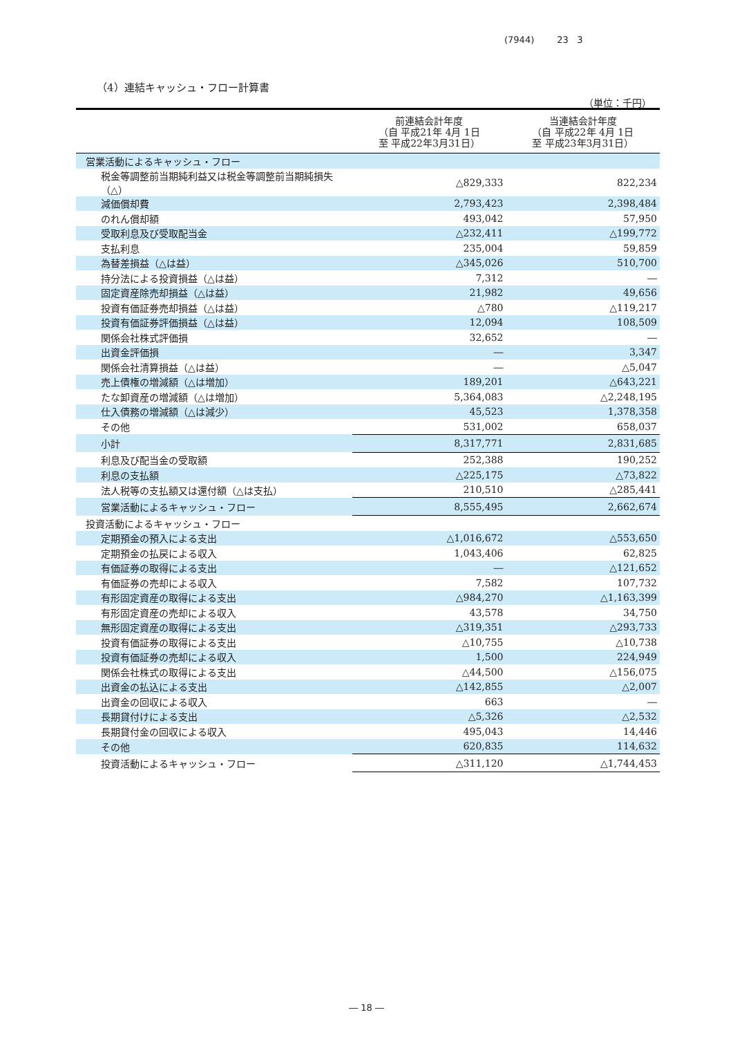(7944) 23 3
（4）連結キャッシュ・フロー計算書
（単位：千円）
| | 前連結会計年度 （自 平成21年 4月 1日 至 平成22年3月31日） | 当連結会計年度 （自 平成22年 4月 1日 至 平成23年3月31日） |
| --- | --- | --- |
| 営業活動によるキャッシュ・フロー | | |
| 税金等調整前当期純利益又は税金等調整前当期純損失（△） | △829,333 | 822,234 |
| 減価償却費 | 2,793,423 | 2,398,484 |
| のれん償却額 | 493,042 | 57,950 |
| 受取利息及び受取配当金 | △232,411 | △199,772 |
| 支払利息 | 235,004 | 59,859 |
| 為替差損益（△は益） | △345,026 | 510,700 |
| 持分法による投資損益（△は益） | 7,312 | ― |
| 固定資産除売却損益（△は益） | 21,982 | 49,656 |
| 投資有価証券売却損益（△は益） | △780 | △119,217 |
| 投資有価証券評価損益（△は益） | 12,094 | 108,509 |
| 関係会社株式評価損 | 32,652 | ― |
| 出資金評価損 | ― | 3,347 |
| 関係会社清算損益（△は益） | ― | △5,047 |
| 売上債権の増減額（△は増加） | 189,201 | △643,221 |
| たな卸資産の増減額（△は増加） | 5,364,083 | △2,248,195 |
| 仕入債務の増減額（△は減少） | 45,523 | 1,378,358 |
| その他 | 531,002 | 658,037 |
| 小計 | 8,317,771 | 2,831,685 |
| 利息及び配当金の受取額 | 252,388 | 190,252 |
| 利息の支払額 | △225,175 | △73,822 |
| 法人税等の支払額又は還付額（△は支払） | 210,510 | △285,441 |
| 営業活動によるキャッシュ・フロー | 8,555,495 | 2,662,674 |
| 投資活動によるキャッシュ・フロー | | |
| 定期預金の預入による支出 | △1,016,672 | △553,650 |
| 定期預金の払戻による収入 | 1,043,406 | 62,825 |
| 有価証券の取得による支出 | ― | △121,652 |
| 有価証券の売却による収入 | 7,582 | 107,732 |
| 有形固定資産の取得による支出 | △984,270 | △1,163,399 |
| 有形固定資産の売却による収入 | 43,578 | 34,750 |
| 無形固定資産の取得による支出 | △319,351 | △293,733 |
| 投資有価証券の取得による支出 | △10,755 | △10,738 |
| 投資有価証券の売却による収入 | 1,500 | 224,949 |
| 関係会社株式の取得による支出 | △44,500 | △156,075 |
| 出資金の払込による支出 | △142,855 | △2,007 |
| 出資金の回収による収入 | 663 | ― |
| 長期貸付けによる支出 | △5,326 | △2,532 |
| 長期貸付金の回収による収入 | 495,043 | 14,446 |
| その他 | 620,835 | 114,632 |
| 投資活動によるキャッシュ・フロー | △311,120 | △1,744,453 |
― 18 ―